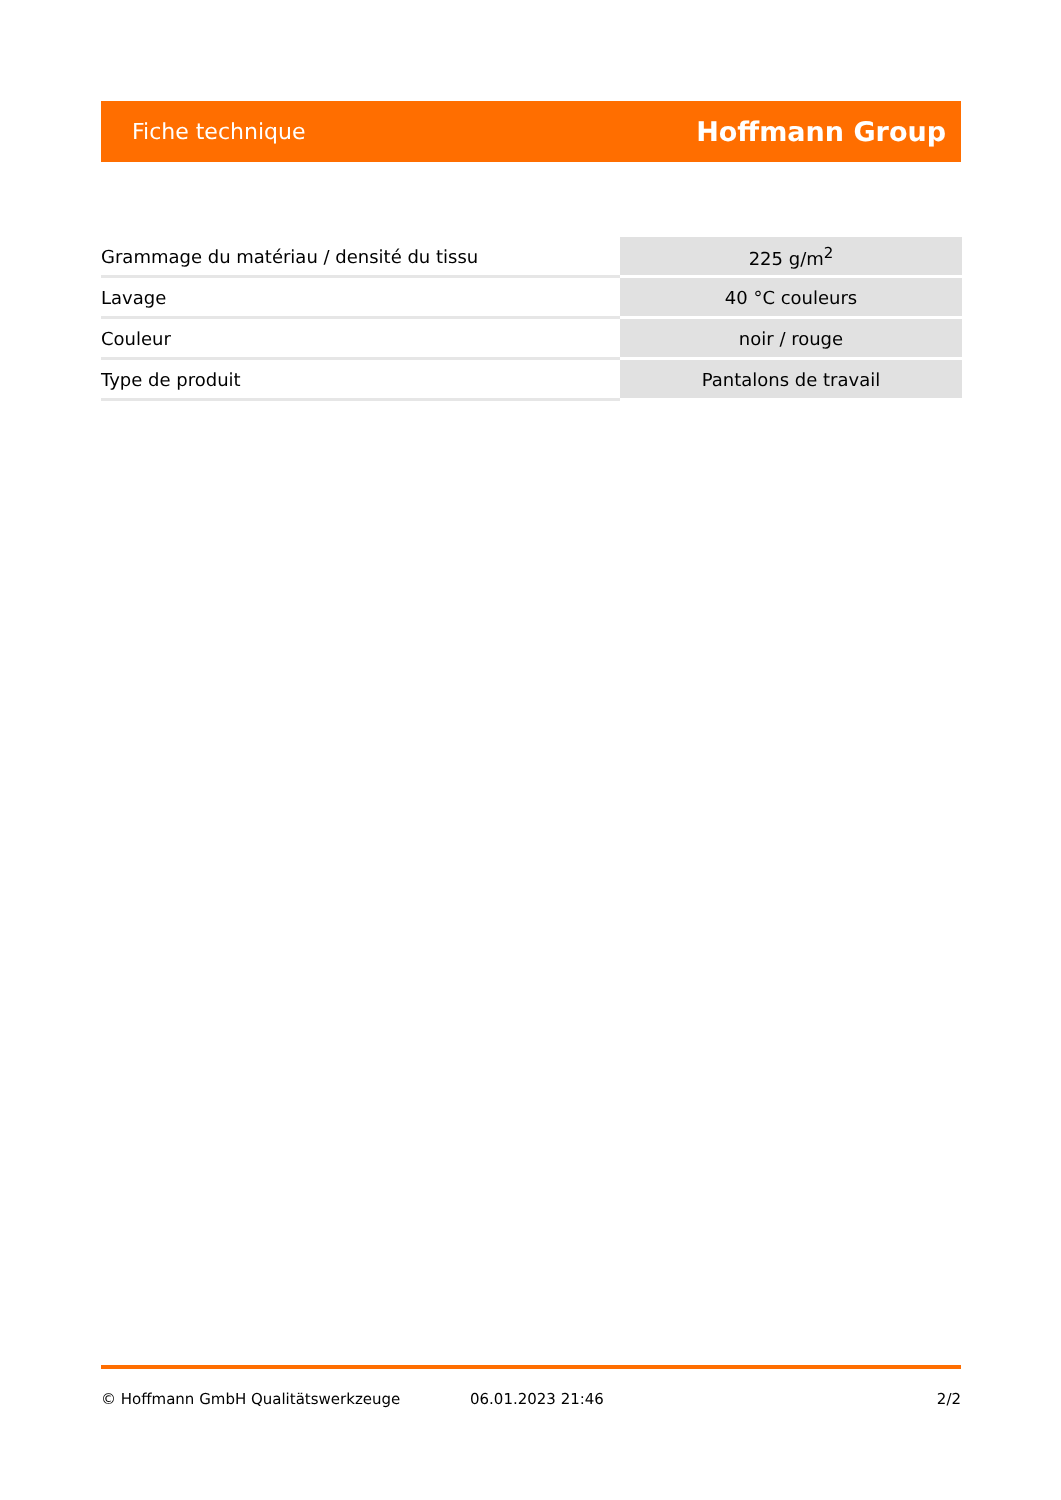Fiche technique Hoffmann Group
| Grammage du matériau / densité du tissu | 225 g/m<sup>2</sup> |
| Lavage | 40 °C couleurs |
| Couleur | noir / rouge |
| Type de produit | Pantalons de travail |
© Hoffmann GmbH Qualitätswerkzeuge 06.01.2023 21:46 2/2